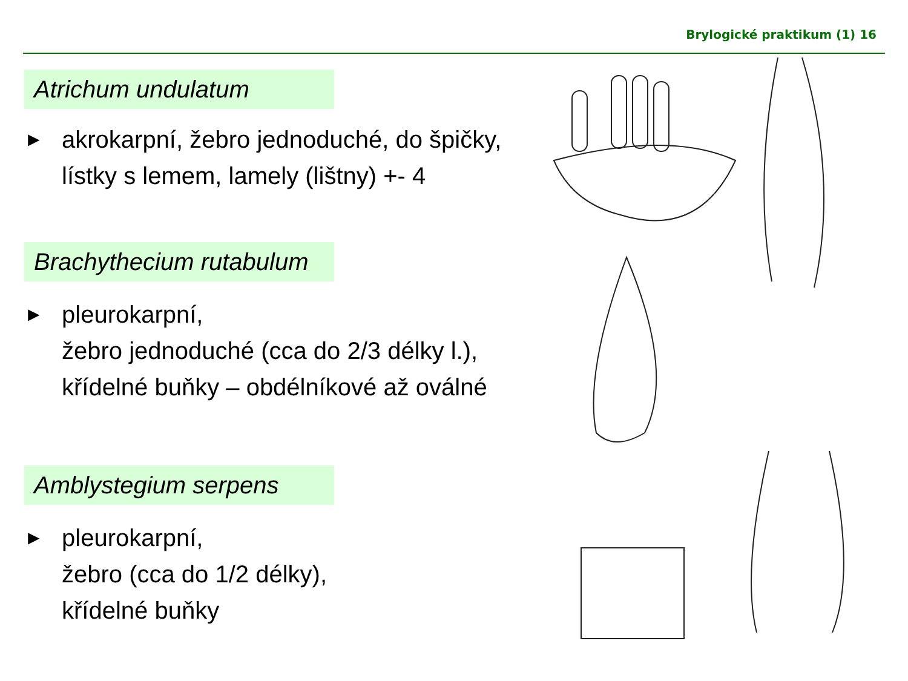Brylogické praktikum (1) 16
Atrichum undulatum
►
akrokarpní, žebro jednoduché, do špičky,
lístky s lemem, lamely (lištny) +- 4
Brachythecium rutabulum
►
pleurokarpní,
žebro jednoduché (cca do 2/3 délky l.),
křídelné buňky – obdélníkové až oválné
Amblystegium serpens
►
pleurokarpní,
žebro (cca do 1/2 délky),
křídelné buňky